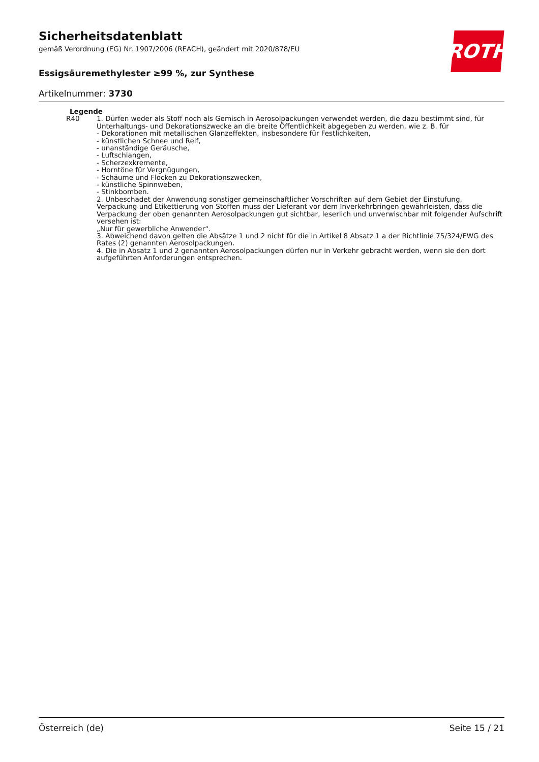Sicherheitsdatenblatt
gemäß Verordnung (EG) Nr. 1907/2006 (REACH), geändert mit 2020/878/EU
Essigsäuremethylester ≥99 %, zur Synthese
Artikelnummer: 3730
ROTH
Legende
| R40 | 1. Dürfen weder als Stoff noch als Gemisch in Aerosolpackungen verwendet werden, die dazu bestimmt sind, für Unterhaltungs- und Dekorationszwecke an die breite Öffentlichkeit abgegeben zu werden, wie z. B. für - Dekorationen mit metallischen Glanzeffekten, insbesondere für Festlichkeiten, - künstlichen Schnee und Reif, - unanständige Geräusche, - Luftschlangen, - Scherzexkremente, - Horntöne für Vergnügungen, - Schäume und Flocken zu Dekorationszwecken, - künstliche Spinnweben, - Stinkbomben. 2. Unbeschadet der Anwendung sonstiger gemeinschaftlicher Vorschriften auf dem Gebiet der Einstufung, Verpackung und Etikettierung von Stoffen muss der Lieferant vor dem Inverkehrbringen gewährleisten, dass die Verpackung der oben genannten Aerosolpackungen gut sichtbar, leserlich und unverwischbar mit folgender Aufschrift versehen ist: „Nur für gewerbliche Anwender“. 3. Abweichend davon gelten die Absätze 1 und 2 nicht für die in Artikel 8 Absatz 1 a der Richtlinie 75/324/EWG des Rates (2) genannten Aerosolpackungen. 4. Die in Absatz 1 und 2 genannten Aerosolpackungen dürfen nur in Verkehr gebracht werden, wenn sie den dort aufgeführten Anforderungen entsprechen. |
Österreich (de) Seite 15 / 21